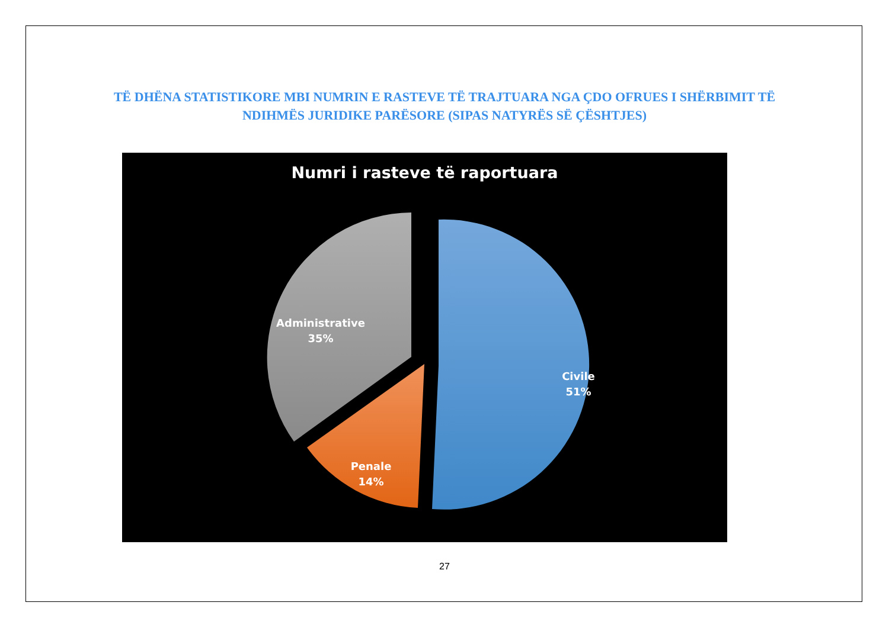TË DHËNA STATISTIKORE MBI NUMRIN E RASTEVE TË TRAJTUARA NGA ÇDO OFRUES I SHËRBIMIT TË NDIHMËS JURIDIKE PARËSORE (SIPAS NATYRËS SË ÇËSHTJES)
Numri i rasteve të raportuara
Administrative
35%
Civile
51%
Penale
14%
27